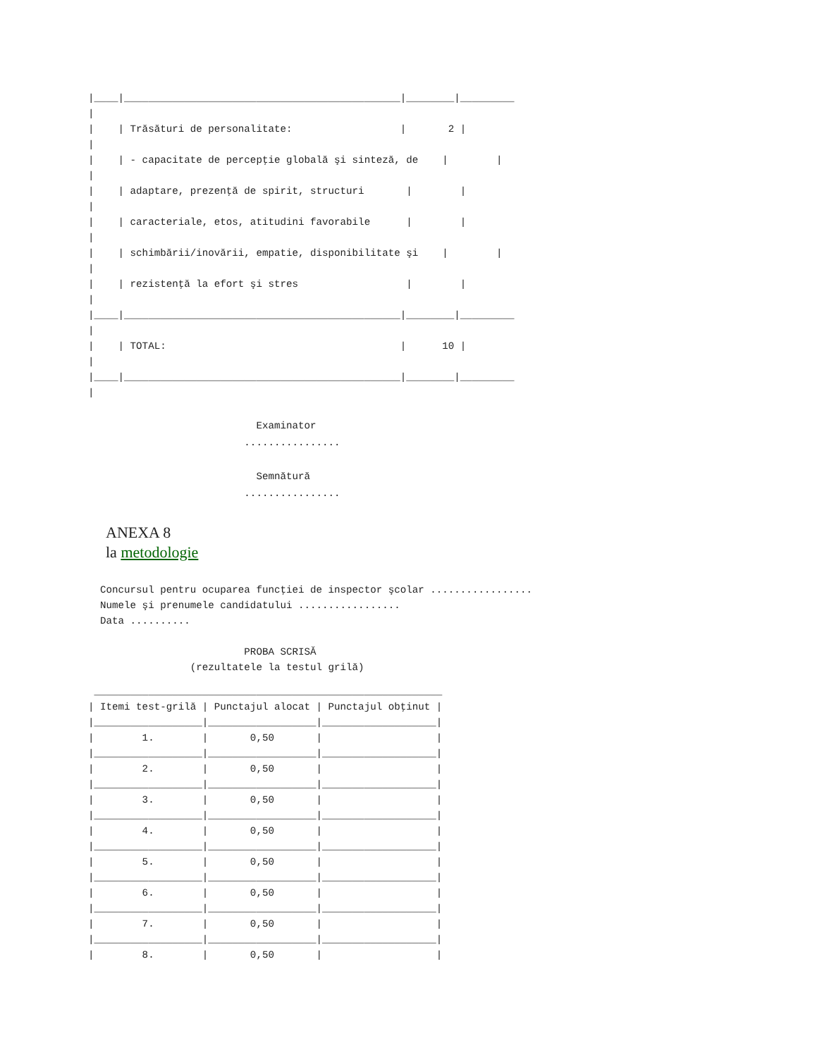|____|______________________________________________|________|_________
|
|    | Trăsături de personalitate:                  |       2 |
|
|    | - capacitate de percepţie globală şi sinteză, de    |        |
|
|    | adaptare, prezenţă de spirit, structuri       |        |
|
|    | caracteriale, etos, atitudini favorabile      |        |
|
|    | schimbării/inovării, empatie, disponibilitate şi    |        |
|
|    | rezistenţă la efort şi stres                  |        |
|
|____|______________________________________________|________|_________
|
|    | TOTAL:                                       |      10 |
|
|____|______________________________________________|________|_________
|
                            Examinator
                          ................

                            Semnătură
                          ................
ANEXA 8
la metodologie
  Concursul pentru ocuparea funcţiei de inspector şcolar .................
  Numele şi prenumele candidatului .................
  Data ..........

                          PROBA SCRISĂ
                 (rezultatele la testul grilă)
 __________________________________________________________
| Itemi test-grilă | Punctajul alocat | Punctajul obţinut |
|__________________|__________________|___________________|
|        1.        |       0,50       |                   |
|__________________|__________________|___________________|
|        2.        |       0,50       |                   |
|__________________|__________________|___________________|
|        3.        |       0,50       |                   |
|__________________|__________________|___________________|
|        4.        |       0,50       |                   |
|__________________|__________________|___________________|
|        5.        |       0,50       |                   |
|__________________|__________________|___________________|
|        6.        |       0,50       |                   |
|__________________|__________________|___________________|
|        7.        |       0,50       |                   |
|__________________|__________________|___________________|
|        8.        |       0,50       |                   |